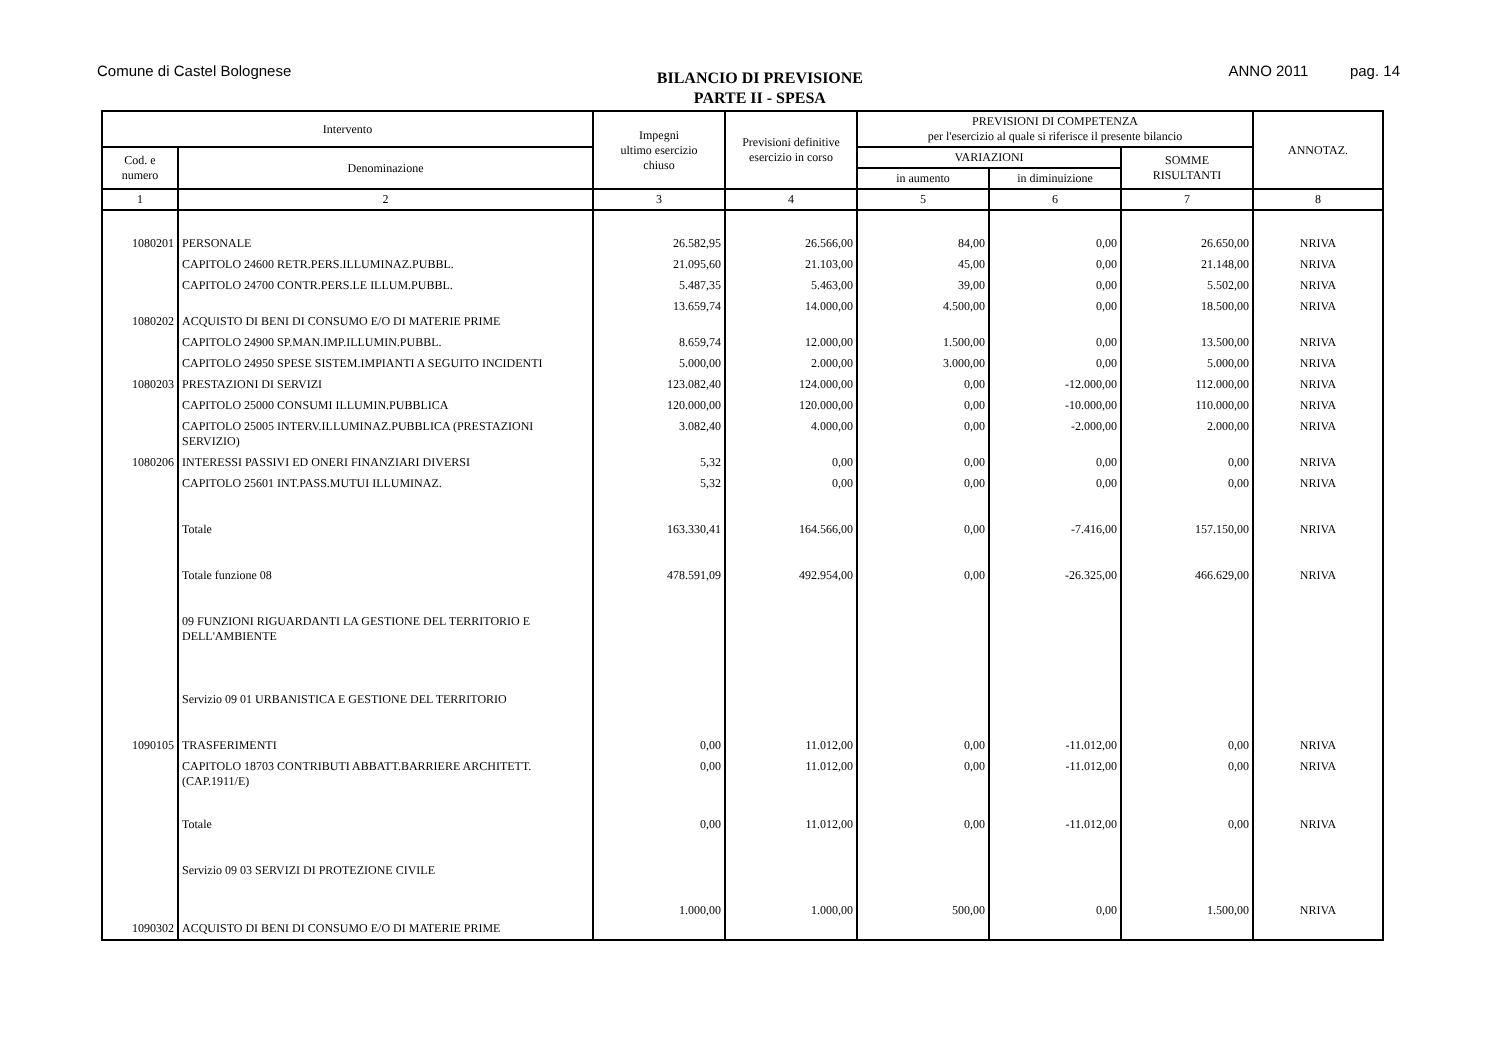Comune di Castel Bolognese
BILANCIO DI PREVISIONE
PARTE II - SPESA
ANNO 2011 pag. 14
| Intervento | | Impegni ultimo esercizio chiuso | Previsioni definitive esercizio in corso | PREVISIONI DI COMPETENZA per l'esercizio al quale si riferisce il presente bilancio | | | ANNOTAZ. |
| --- | --- | --- | --- | --- | --- | --- | --- |
| Cod. e numero | Denominazione | | | VARIAZIONI | | SOMME RISULTANTI | |
| | | | | in aumento | in diminuizione | | |
| 1 | 2 | 3 | 4 | 5 | 6 | 7 | 8 |
| 1080201 | PERSONALE | 26.582,95 | 26.566,00 | 84,00 | 0,00 | 26.650,00 | NRIVA |
| | CAPITOLO 24600 RETR.PERS.ILLUMINAZ.PUBBL. | 21.095,60 | 21.103,00 | 45,00 | 0,00 | 21.148,00 | NRIVA |
| | CAPITOLO 24700 CONTR.PERS.LE ILLUM.PUBBL. | 5.487,35 | 5.463,00 | 39,00 | 0,00 | 5.502,00 | NRIVA |
| 1080202 | ACQUISTO DI BENI DI CONSUMO E/O DI MATERIE PRIME | 13.659,74 | 14.000,00 | 4.500,00 | 0,00 | 18.500,00 | NRIVA |
| | CAPITOLO 24900 SP.MAN.IMP.ILLUMIN.PUBBL. | 8.659,74 | 12.000,00 | 1.500,00 | 0,00 | 13.500,00 | NRIVA |
| | CAPITOLO 24950 SPESE SISTEM.IMPIANTI A SEGUITO INCIDENTI | 5.000,00 | 2.000,00 | 3.000,00 | 0,00 | 5.000,00 | NRIVA |
| 1080203 | PRESTAZIONI DI SERVIZI | 123.082,40 | 124.000,00 | 0,00 | -12.000,00 | 112.000,00 | NRIVA |
| | CAPITOLO 25000 CONSUMI ILLUMIN.PUBBLICA | 120.000,00 | 120.000,00 | 0,00 | -10.000,00 | 110.000,00 | NRIVA |
| | CAPITOLO 25005 INTERV.ILLUMINAZ.PUBBLICA (PRESTAZIONI SERVIZIO) | 3.082,40 | 4.000,00 | 0,00 | -2.000,00 | 2.000,00 | NRIVA |
| 1080206 | INTERESSI PASSIVI ED ONERI FINANZIARI DIVERSI | 5,32 | 0,00 | 0,00 | 0,00 | 0,00 | NRIVA |
| | CAPITOLO 25601 INT.PASS.MUTUI ILLUMINAZ. | 5,32 | 0,00 | 0,00 | 0,00 | 0,00 | NRIVA |
| | Totale | 163.330,41 | 164.566,00 | 0,00 | -7.416,00 | 157.150,00 | NRIVA |
| | Totale funzione 08 | 478.591,09 | 492.954,00 | 0,00 | -26.325,00 | 466.629,00 | NRIVA |
| | 09 FUNZIONI RIGUARDANTI LA GESTIONE DEL TERRITORIO E DELL'AMBIENTE | | | | | | |
| | Servizio 09 01 URBANISTICA E GESTIONE DEL TERRITORIO | | | | | | |
| 1090105 | TRASFERIMENTI | 0,00 | 11.012,00 | 0,00 | -11.012,00 | 0,00 | NRIVA |
| | CAPITOLO 18703 CONTRIBUTI ABBATT.BARRIERE ARCHITETT. (CAP.1911/E) | 0,00 | 11.012,00 | 0,00 | -11.012,00 | 0,00 | NRIVA |
| | Totale | 0,00 | 11.012,00 | 0,00 | -11.012,00 | 0,00 | NRIVA |
| | Servizio 09 03 SERVIZI DI PROTEZIONE CIVILE | | | | | | |
| 1090302 | ACQUISTO DI BENI DI CONSUMO E/O DI MATERIE PRIME | 1.000,00 | 1.000,00 | 500,00 | 0,00 | 1.500,00 | NRIVA |